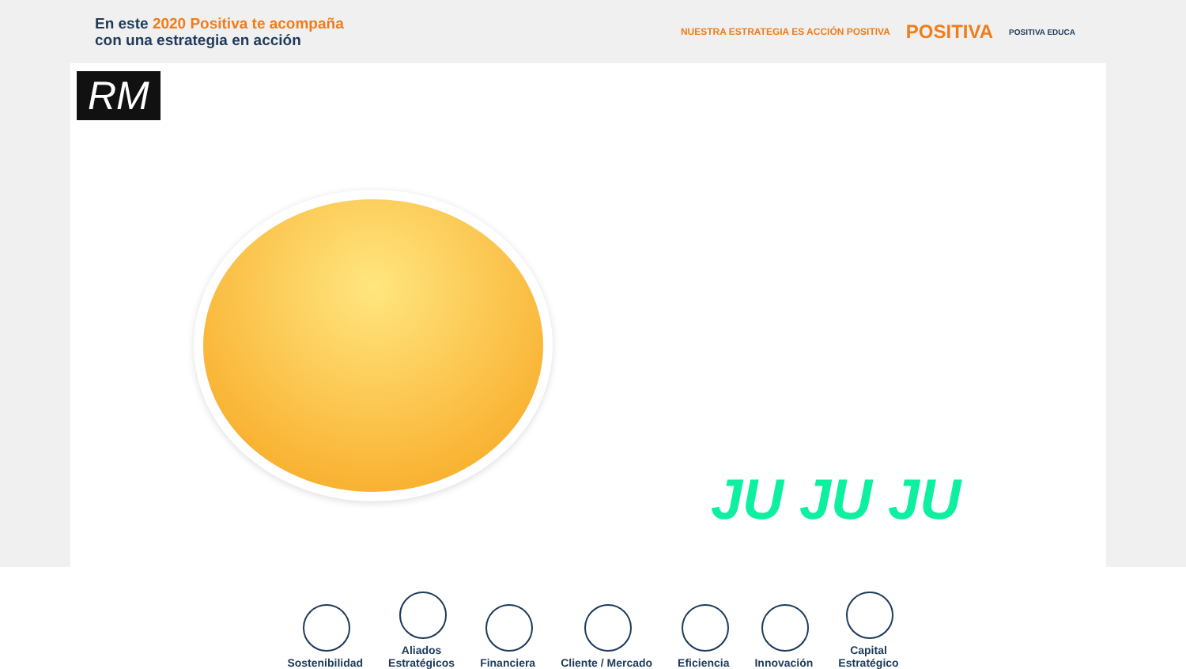En este 2020 Positiva te acompaña
con una estrategia en acción
NUESTRA ESTRATEGIA ES ACCIÓN POSITIVA
POSITIVA
POSITIVA EDUCA
RM
JU JU JU
Sostenibilidad
Aliados
Estratégicos
Financiera
Cliente / Mercado
Eficiencia
Innovación
Capital
Estratégico